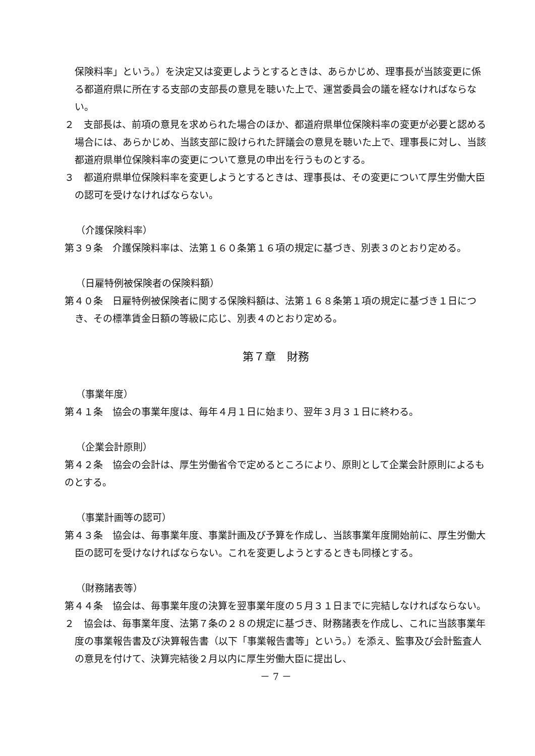保険料率」という。）を決定又は変更しようとするときは、あらかじめ、理事長が当該変更に係る都道府県に所在する支部の支部長の意見を聴いた上で、運営委員会の議を経なければならない。
２　支部長は、前項の意見を求められた場合のほか、都道府県単位保険料率の変更が必要と認める場合には、あらかじめ、当該支部に設けられた評議会の意見を聴いた上で、理事長に対し、当該都道府県単位保険料率の変更について意見の申出を行うものとする。
３　都道府県単位保険料率を変更しようとするときは、理事長は、その変更について厚生労働大臣の認可を受けなければならない。
（介護保険料率）
第３９条　介護保険料率は、法第１６０条第１６項の規定に基づき、別表３のとおり定める。
（日雇特例被保険者の保険料額）
第４０条　日雇特例被保険者に関する保険料額は、法第１６８条第１項の規定に基づき１日につき、その標準賃金日額の等級に応じ、別表４のとおり定める。
第７章　財務
（事業年度）
第４１条　協会の事業年度は、毎年４月１日に始まり、翌年３月３１日に終わる。
（企業会計原則）
第４２条　協会の会計は、厚生労働省令で定めるところにより、原則として企業会計原則によるものとする。
（事業計画等の認可）
第４３条　協会は、毎事業年度、事業計画及び予算を作成し、当該事業年度開始前に、厚生労働大臣の認可を受けなければならない。これを変更しようとするときも同様とする。
（財務諸表等）
第４４条　協会は、毎事業年度の決算を翌事業年度の５月３１日までに完結しなければならない。
２　協会は、毎事業年度、法第７条の２８の規定に基づき、財務諸表を作成し、これに当該事業年度の事業報告書及び決算報告書（以下「事業報告書等」という。）を添え、監事及び会計監査人の意見を付けて、決算完結後２月以内に厚生労働大臣に提出し、
－ 7 －